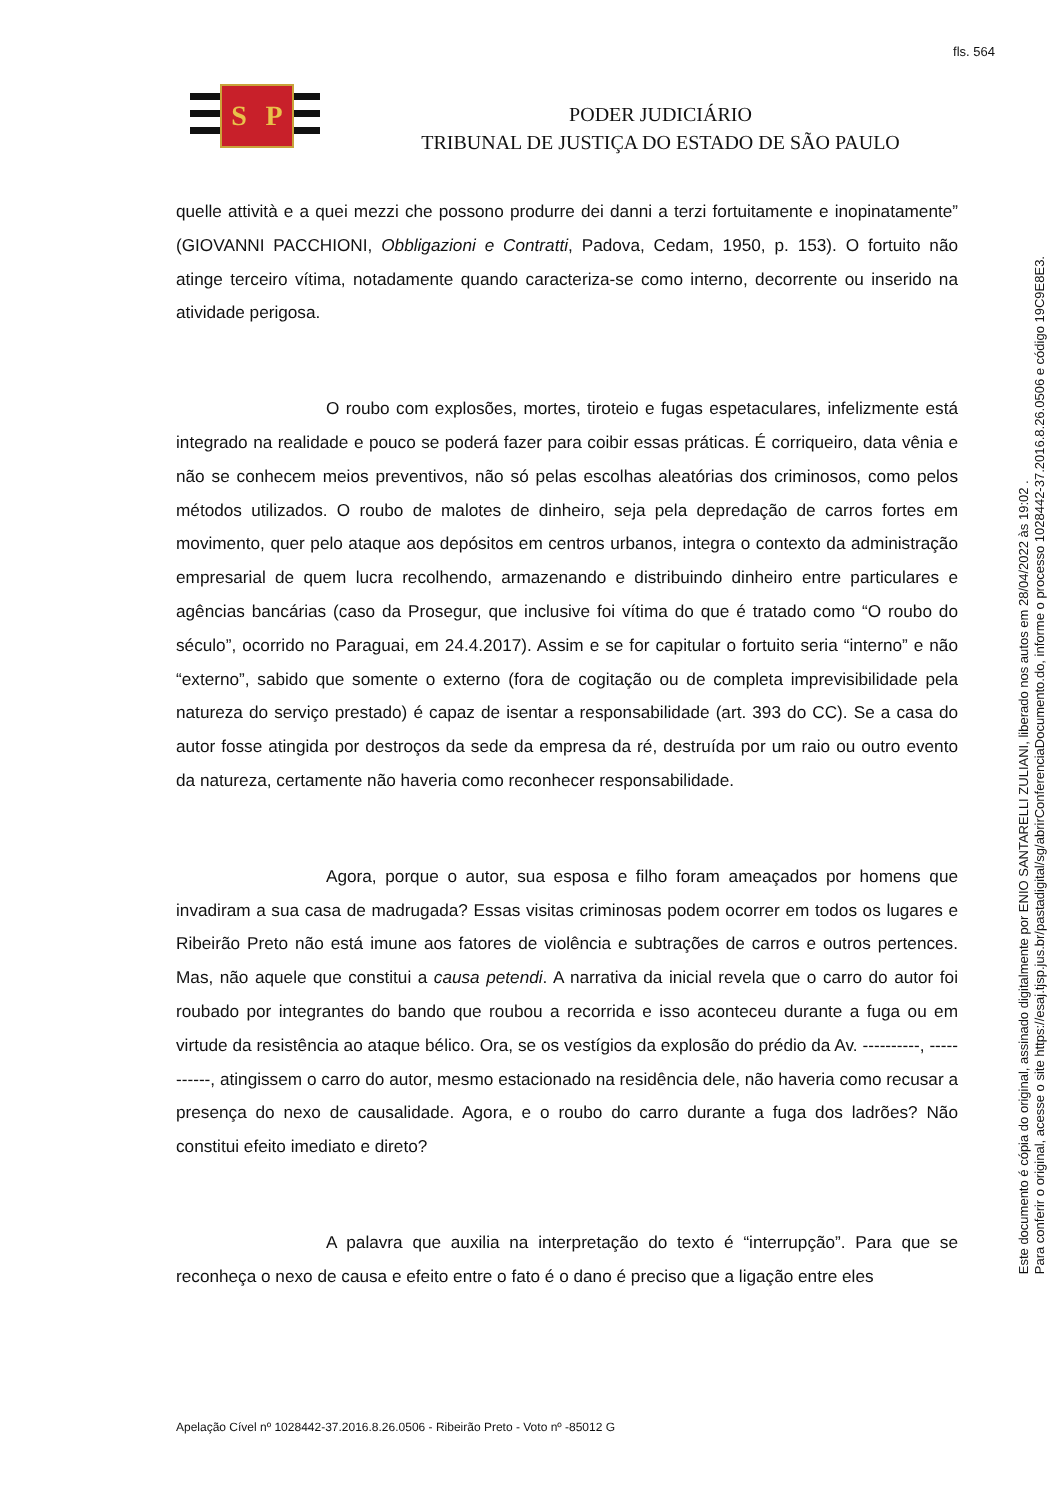fls. 564
S P
PODER JUDICIÁRIO
TRIBUNAL DE JUSTIÇA DO ESTADO DE SÃO PAULO
quelle attività e a quei mezzi che possono produrre dei danni a terzi fortuitamente e inopinatamente” (GIOVANNI PACCHIONI, Obbligazioni e Contratti, Padova, Cedam, 1950, p. 153). O fortuito não atinge terceiro vítima, notadamente quando caracteriza-se como interno, decorrente ou inserido na atividade perigosa.
O roubo com explosões, mortes, tiroteio e fugas espetaculares, infelizmente está integrado na realidade e pouco se poderá fazer para coibir essas práticas. É corriqueiro, data vênia e não se conhecem meios preventivos, não só pelas escolhas aleatórias dos criminosos, como pelos métodos utilizados. O roubo de malotes de dinheiro, seja pela depredação de carros fortes em movimento, quer pelo ataque aos depósitos em centros urbanos, integra o contexto da administração empresarial de quem lucra recolhendo, armazenando e distribuindo dinheiro entre particulares e agências bancárias (caso da Prosegur, que inclusive foi vítima do que é tratado como “O roubo do século”, ocorrido no Paraguai, em 24.4.2017). Assim e se for capitular o fortuito seria “interno” e não “externo”, sabido que somente o externo (fora de cogitação ou de completa imprevisibilidade pela natureza do serviço prestado) é capaz de isentar a responsabilidade (art. 393 do CC). Se a casa do autor fosse atingida por destroços da sede da empresa da ré, destruída por um raio ou outro evento da natureza, certamente não haveria como reconhecer responsabilidade.
Agora, porque o autor, sua esposa e filho foram ameaçados por homens que invadiram a sua casa de madrugada? Essas visitas criminosas podem ocorrer em todos os lugares e Ribeirão Preto não está imune aos fatores de violência e subtrações de carros e outros pertences. Mas, não aquele que constitui a causa petendi. A narrativa da inicial revela que o carro do autor foi roubado por integrantes do bando que roubou a recorrida e isso aconteceu durante a fuga ou em virtude da resistência ao ataque bélico. Ora, se os vestígios da explosão do prédio da Av. ----------, -----------, atingissem o carro do autor, mesmo estacionado na residência dele, não haveria como recusar a presença do nexo de causalidade. Agora, e o roubo do carro durante a fuga dos ladrões? Não constitui efeito imediato e direto?
A palavra que auxilia na interpretação do texto é “interrupção”. Para que se reconheça o nexo de causa e efeito entre o fato é o dano é preciso que a ligação entre eles
Apelação Cível nº 1028442-37.2016.8.26.0506 - Ribeirão Preto - Voto nº -85012 G
Este documento é cópia do original, assinado digitalmente por ENIO SANTARELLI ZULIANI, liberado nos autos em 28/04/2022 às 19:02 .
Para conferir o original, acesse o site https://esaj.tjsp.jus.br/pastadigital/sg/abrirConferenciaDocumento.do, informe o processo 1028442-37.2016.8.26.0506 e código 19C9E8E3.